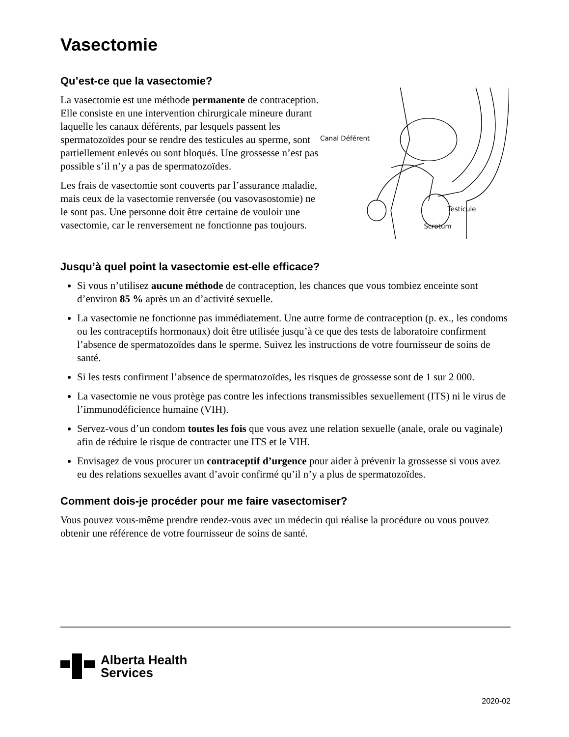Vasectomie
Qu’est-ce que la vasectomie?
La vasectomie est une méthode permanente de contraception. Elle consiste en une intervention chirurgicale mineure durant laquelle les canaux déférents, par lesquels passent les spermatozoïdes pour se rendre des testicules au sperme, sont partiellement enlevés ou sont bloqués. Une grossesse n’est pas possible s’il n’y a pas de spermatozoïdes.
Les frais de vasectomie sont couverts par l’assurance maladie, mais ceux de la vasectomie renversée (ou vasovasostomie) ne le sont pas. Une personne doit être certaine de vouloir une vasectomie, car le renversement ne fonctionne pas toujours.
Canal Déférent
Testicule
Scrotum
Jusqu’à quel point la vasectomie est-elle efficace?
Si vous n’utilisez aucune méthode de contraception, les chances que vous tombiez enceinte sont d’environ 85 % après un an d’activité sexuelle.
La vasectomie ne fonctionne pas immédiatement. Une autre forme de contraception (p. ex., les condoms ou les contraceptifs hormonaux) doit être utilisée jusqu’à ce que des tests de laboratoire confirment l’absence de spermatozoïdes dans le sperme. Suivez les instructions de votre fournisseur de soins de santé.
Si les tests confirment l’absence de spermatozoïdes, les risques de grossesse sont de 1 sur 2 000.
La vasectomie ne vous protège pas contre les infections transmissibles sexuellement (ITS) ni le virus de l’immunodéficience humaine (VIH).
Servez-vous d’un condom toutes les fois que vous avez une relation sexuelle (anale, orale ou vaginale) afin de réduire le risque de contracter une ITS et le VIH.
Envisagez de vous procurer un contraceptif d’urgence pour aider à prévenir la grossesse si vous avez eu des relations sexuelles avant d’avoir confirmé qu’il n’y a plus de spermatozoïdes.
Comment dois-je procéder pour me faire vasectomiser?
Vous pouvez vous-même prendre rendez-vous avec un médecin qui réalise la procédure ou vous pouvez obtenir une référence de votre fournisseur de soins de santé.
Alberta Health
Services
2020-02